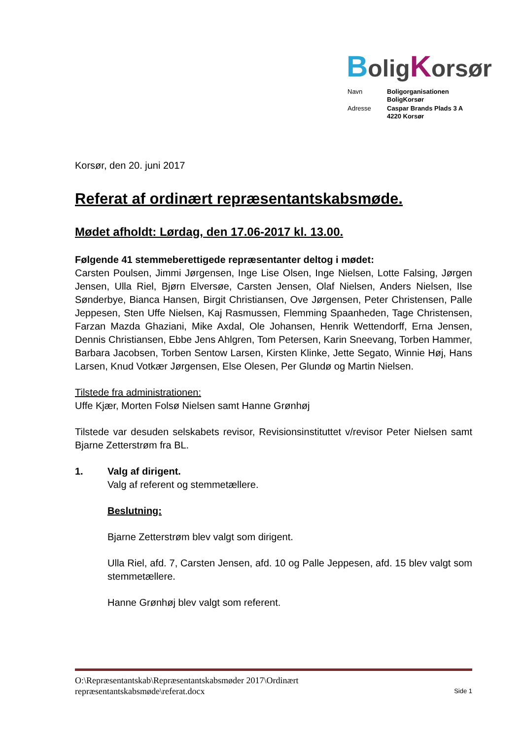BoligKorsør
| Navn | Boligorganisationen BoligKorsør |
| Adresse | Caspar Brands Plads 3 A 4220 Korsør |
Korsør, den 20. juni 2017
Referat af ordinært repræsentantskabsmøde.
Mødet afholdt: Lørdag, den 17.06-2017 kl. 13.00.
Følgende 41 stemmeberettigede repræsentanter deltog i mødet:
Carsten Poulsen, Jimmi Jørgensen, Inge Lise Olsen, Inge Nielsen, Lotte Falsing, Jørgen Jensen, Ulla Riel, Bjørn Elversøe, Carsten Jensen, Olaf Nielsen, Anders Nielsen, Ilse Sønderbye, Bianca Hansen, Birgit Christiansen, Ove Jørgensen, Peter Christensen, Palle Jeppesen, Sten Uffe Nielsen, Kaj Rasmussen, Flemming Spaanheden, Tage Christensen, Farzan Mazda Ghaziani, Mike Axdal, Ole Johansen, Henrik Wettendorff, Erna Jensen, Dennis Christiansen, Ebbe Jens Ahlgren, Tom Petersen, Karin Sneevang, Torben Hammer, Barbara Jacobsen, Torben Sentow Larsen, Kirsten Klinke, Jette Segato, Winnie Høj, Hans Larsen, Knud Votkær Jørgensen, Else Olesen, Per Glundø og Martin Nielsen.
Tilstede fra administrationen:
Uffe Kjær, Morten Folsø Nielsen samt Hanne Grønhøj
Tilstede var desuden selskabets revisor, Revisionsinstituttet v/revisor Peter Nielsen samt Bjarne Zetterstrøm fra BL.
1. Valg af dirigent.
Valg af referent og stemmetællere.
Beslutning:
Bjarne Zetterstrøm blev valgt som dirigent.
Ulla Riel, afd. 7, Carsten Jensen, afd. 10 og Palle Jeppesen, afd. 15 blev valgt som stemmetællere.
Hanne Grønhøj blev valgt som referent.
O:\Repræsentantskab\Repræsentantskabsmøder 2017\Ordinært
repræsentantskabsmøde\referat.docx Side 1